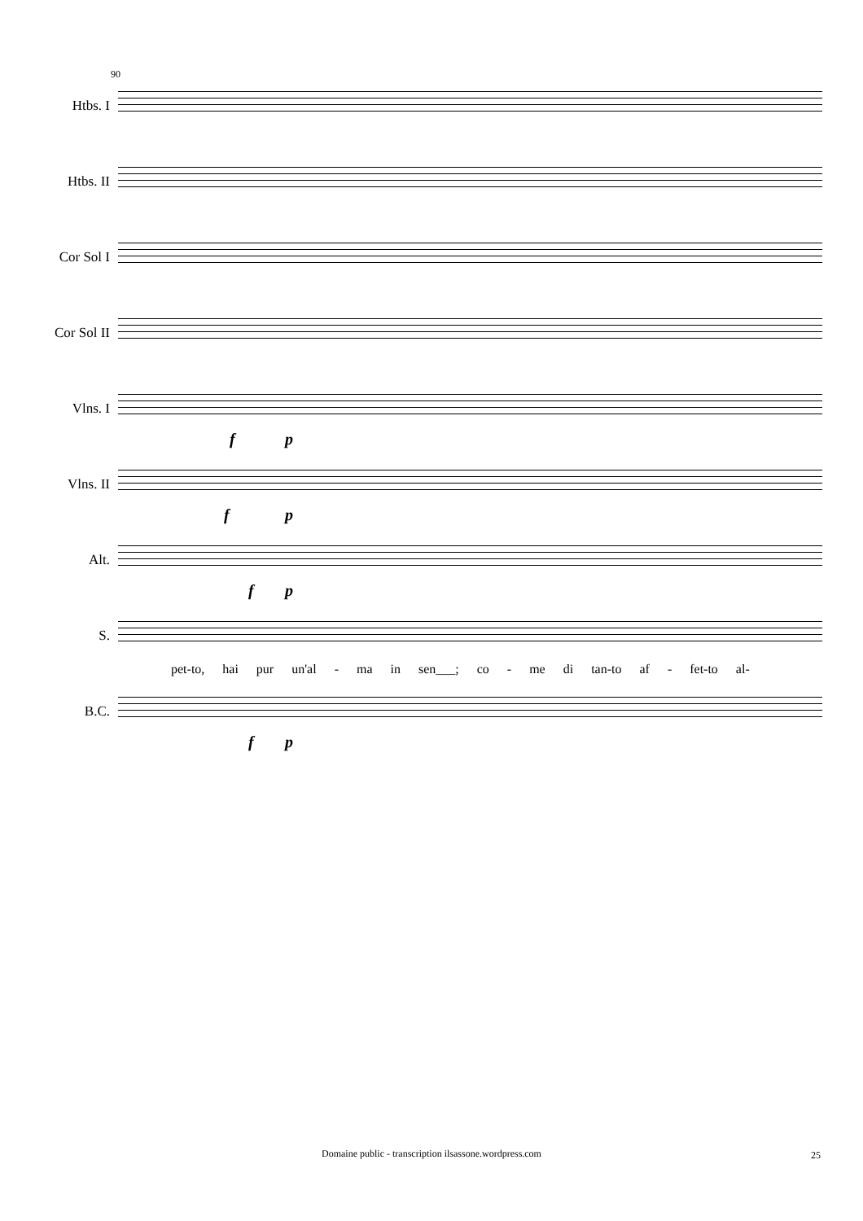90
Htbs. I
Htbs. II
Cor Sol I
Cor Sol II
Vlns. I
f p
Vlns. II
f p
Alt.
f p
S.
pet-to, hai pur un'al - ma in sen___; co - me di tan-to af - fet-to al-
B.C.
f p
Domaine public - transcription ilsassone.wordpress.com 25